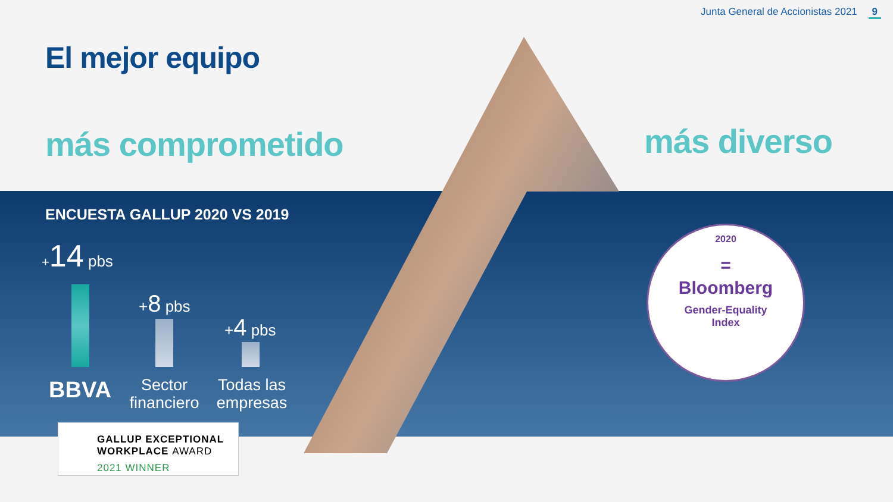Junta General de Accionistas 2021 9
El mejor equipo
más comprometido más diverso
ENCUESTA GALLUP 2020 VS 2019
+14 pbs
+8 pbs
+4 pbs
BBVA
Sector financiero
Todas las empresas
GALLUP EXCEPTIONAL
WORKPLACE AWARD
2021 WINNER
2020
=
Bloomberg
Gender-Equality
Index